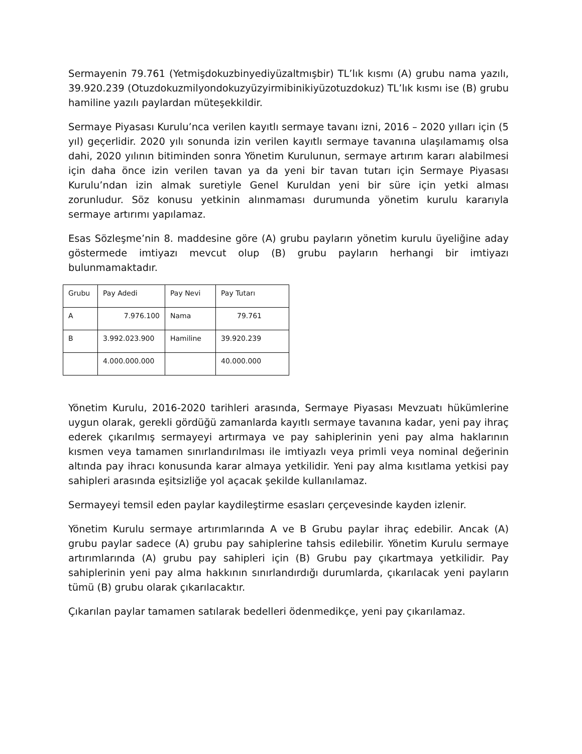Sermayenin 79.761 (Yetmişdokuzbinyediyüzaltmışbir) TL’lık kısmı (A) grubu nama yazılı, 39.920.239 (Otuzdokuzmilyondokuzyüzyirmibinikiyüzotuzdokuz) TL’lık kısmı ise (B) grubu hamiline yazılı paylardan müteşekkildir.
Sermaye Piyasası Kurulu’nca verilen kayıtlı sermaye tavanı izni, 2016 – 2020 yılları için (5 yıl) geçerlidir. 2020 yılı sonunda izin verilen kayıtlı sermaye tavanına ulaşılamamış olsa dahi, 2020 yılının bitiminden sonra Yönetim Kurulunun, sermaye artırım kararı alabilmesi için daha önce izin verilen tavan ya da yeni bir tavan tutarı için Sermaye Piyasası Kurulu’ndan izin almak suretiyle Genel Kuruldan yeni bir süre için yetki alması zorunludur. Söz konusu yetkinin alınmaması durumunda yönetim kurulu kararıyla sermaye artırımı yapılamaz.
Esas Sözleşme’nin 8. maddesine göre (A) grubu payların yönetim kurulu üyeliğine aday göstermede imtiyazı mevcut olup (B) grubu payların herhangi bir imtiyazı bulunmamaktadır.
| Grubu | Pay Adedi | Pay Nevi | Pay Tutarı |
| A | 7.976.100 | Nama | 79.761 |
| B | 3.992.023.900 | Hamiline | 39.920.239 |
| | 4.000.000.000 | | 40.000.000 |
Yönetim Kurulu, 2016-2020 tarihleri arasında, Sermaye Piyasası Mevzuatı hükümlerine uygun olarak, gerekli gördüğü zamanlarda kayıtlı sermaye tavanına kadar, yeni pay ihraç ederek çıkarılmış sermayeyi artırmaya ve pay sahiplerinin yeni pay alma haklarının kısmen veya tamamen sınırlandırılması ile imtiyazlı veya primli veya nominal değerinin altında pay ihracı konusunda karar almaya yetkilidir. Yeni pay alma kısıtlama yetkisi pay sahipleri arasında eşitsizliğe yol açacak şekilde kullanılamaz.
Sermayeyi temsil eden paylar kaydileştirme esasları çerçevesinde kayden izlenir.
Yönetim Kurulu sermaye artırımlarında A ve B Grubu paylar ihraç edebilir. Ancak (A) grubu paylar sadece (A) grubu pay sahiplerine tahsis edilebilir. Yönetim Kurulu sermaye artırımlarında (A) grubu pay sahipleri için (B) Grubu pay çıkartmaya yetkilidir. Pay sahiplerinin yeni pay alma hakkının sınırlandırdığı durumlarda, çıkarılacak yeni payların tümü (B) grubu olarak çıkarılacaktır.
Çıkarılan paylar tamamen satılarak bedelleri ödenmedikçe, yeni pay çıkarılamaz.